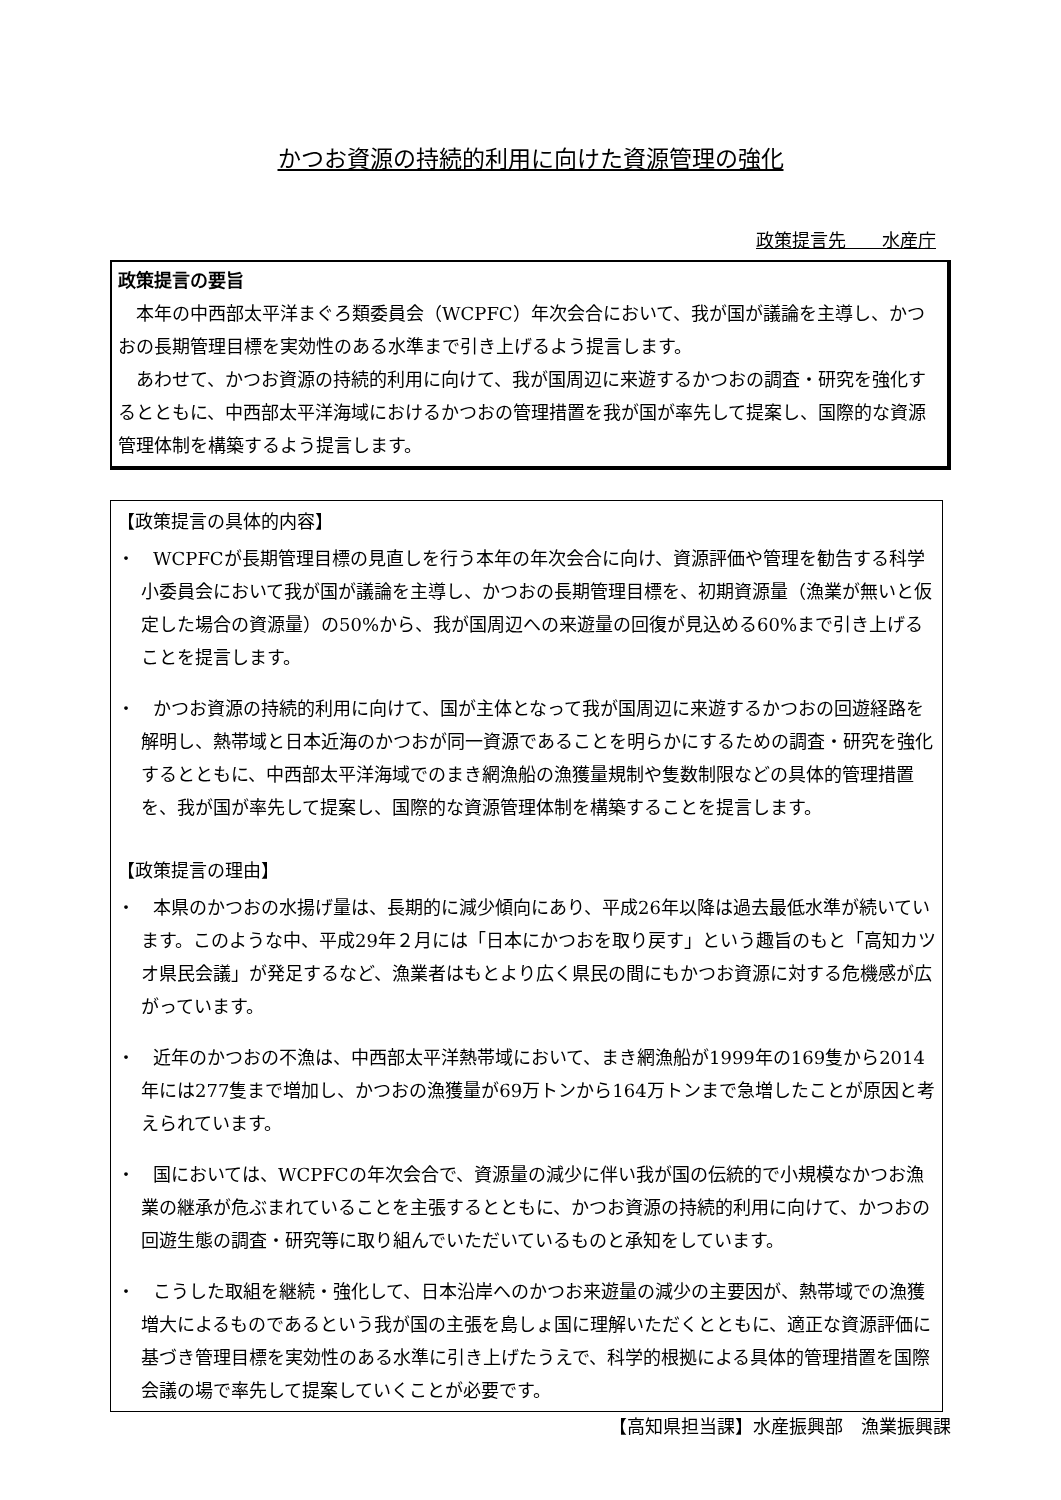かつお資源の持続的利用に向けた資源管理の強化
政策提言先　　水産庁
政策提言の要旨
　本年の中西部太平洋まぐろ類委員会（WCPFC）年次会合において、我が国が議論を主導し、かつおの長期管理目標を実効性のある水準まで引き上げるよう提言します。
　あわせて、かつお資源の持続的利用に向けて、我が国周辺に来遊するかつおの調査・研究を強化するとともに、中西部太平洋海域におけるかつおの管理措置を我が国が率先して提案し、国際的な資源管理体制を構築するよう提言します。
【政策提言の具体的内容】
・　WCPFCが長期管理目標の見直しを行う本年の年次会合に向け、資源評価や管理を勧告する科学小委員会において我が国が議論を主導し、かつおの長期管理目標を、初期資源量（漁業が無いと仮定した場合の資源量）の50%から、我が国周辺への来遊量の回復が見込める60%まで引き上げることを提言します。
・　かつお資源の持続的利用に向けて、国が主体となって我が国周辺に来遊するかつおの回遊経路を解明し、熱帯域と日本近海のかつおが同一資源であることを明らかにするための調査・研究を強化するとともに、中西部太平洋海域でのまき網漁船の漁獲量規制や隻数制限などの具体的管理措置を、我が国が率先して提案し、国際的な資源管理体制を構築することを提言します。
【政策提言の理由】
・　本県のかつおの水揚げ量は、長期的に減少傾向にあり、平成26年以降は過去最低水準が続いています。このような中、平成29年２月には「日本にかつおを取り戻す」という趣旨のもと「高知カツオ県民会議」が発足するなど、漁業者はもとより広く県民の間にもかつお資源に対する危機感が広がっています。
・　近年のかつおの不漁は、中西部太平洋熱帯域において、まき網漁船が1999年の169隻から2014年には277隻まで増加し、かつおの漁獲量が69万トンから164万トンまで急増したことが原因と考えられています。
・　国においては、WCPFCの年次会合で、資源量の減少に伴い我が国の伝統的で小規模なかつお漁業の継承が危ぶまれていることを主張するとともに、かつお資源の持続的利用に向けて、かつおの回遊生態の調査・研究等に取り組んでいただいているものと承知をしています。
・　こうした取組を継続・強化して、日本沿岸へのかつお来遊量の減少の主要因が、熱帯域での漁獲増大によるものであるという我が国の主張を島しょ国に理解いただくとともに、適正な資源評価に基づき管理目標を実効性のある水準に引き上げたうえで、科学的根拠による具体的管理措置を国際会議の場で率先して提案していくことが必要です。
【高知県担当課】水産振興部　漁業振興課